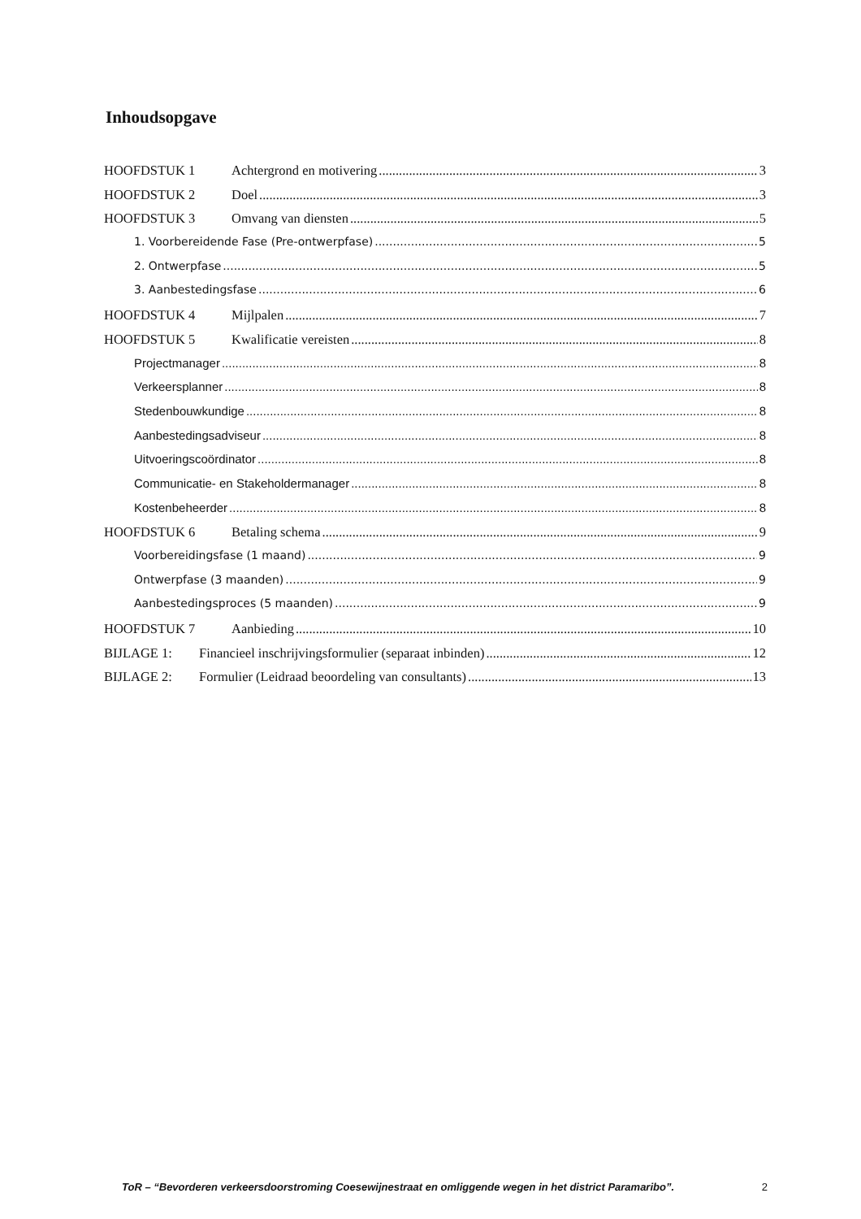Inhoudsopgave
HOOFDSTUK 1 Achtergrond en motivering 3
HOOFDSTUK 2 Doel 3
HOOFDSTUK 3 Omvang van diensten 5
1. Voorbereidende Fase (Pre-ontwerpfase) 5
2. Ontwerpfase 5
3. Aanbestedingsfase 6
HOOFDSTUK 4 Mijlpalen 7
HOOFDSTUK 5 Kwalificatie vereisten 8
Projectmanager 8
Verkeersplanner 8
Stedenbouwkundige 8
Aanbestedingsadviseur 8
Uitvoeringscoördinator 8
Communicatie- en Stakeholdermanager 8
Kostenbeheerder 8
HOOFDSTUK 6 Betaling schema 9
Voorbereidingsfase (1 maand) 9
Ontwerpfase (3 maanden) 9
Aanbestedingsproces (5 maanden) 9
HOOFDSTUK 7 Aanbieding 10
BIJLAGE 1: Financieel inschrijvingsformulier (separaat inbinden) 12
BIJLAGE 2: Formulier (Leidraad beoordeling van consultants) 13
ToR – “Bevorderen verkeersdoorstroming Coesewijnestraat en omliggende wegen in het district Paramaribo”. 2